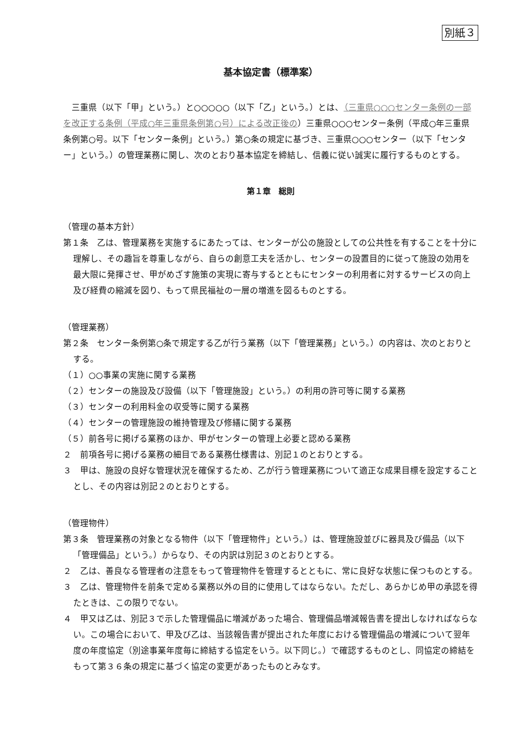別紙３
基本協定書（標準案）
三重県（以下「甲」という。）と○○○○○（以下「乙」という。）とは、（三重県○○○センター条例の一部を改正する条例（平成○年三重県条例第○号）による改正後の）三重県○○○センター条例（平成○年三重県条例第○号。以下「センター条例」という。）第○条の規定に基づき、三重県○○○センター（以下「センター」という。）の管理業務に関し、次のとおり基本協定を締結し、信義に従い誠実に履行するものとする。
第１章　総則
（管理の基本方針）
第１条　乙は、管理業務を実施するにあたっては、センターが公の施設としての公共性を有することを十分に理解し、その趣旨を尊重しながら、自らの創意工夫を活かし、センターの設置目的に従って施設の効用を最大限に発揮させ、甲がめざす施策の実現に寄与するとともにセンターの利用者に対するサービスの向上及び経費の縮減を図り、もって県民福祉の一層の増進を図るものとする。
（管理業務）
第２条　センター条例第○条で規定する乙が行う業務（以下「管理業務」という。）の内容は、次のとおりとする。
（１）○○事業の実施に関する業務
（２）センターの施設及び設備（以下「管理施設」という。）の利用の許可等に関する業務
（３）センターの利用料金の収受等に関する業務
（４）センターの管理施設の維持管理及び修繕に関する業務
（５）前各号に掲げる業務のほか、甲がセンターの管理上必要と認める業務
２　前項各号に掲げる業務の細目である業務仕様書は、別記１のとおりとする。
３　甲は、施設の良好な管理状況を確保するため、乙が行う管理業務について適正な成果目標を設定することとし、その内容は別記２のとおりとする。
（管理物件）
第３条　管理業務の対象となる物件（以下「管理物件」という。）は、管理施設並びに器具及び備品（以下「管理備品」という。）からなり、その内訳は別記３のとおりとする。
２　乙は、善良なる管理者の注意をもって管理物件を管理するとともに、常に良好な状態に保つものとする。
３　乙は、管理物件を前条で定める業務以外の目的に使用してはならない。ただし、あらかじめ甲の承認を得たときは、この限りでない。
４　甲又は乙は、別記３で示した管理備品に増減があった場合、管理備品増減報告書を提出しなければならない。この場合において、甲及び乙は、当該報告書が提出された年度における管理備品の増減について翌年度の年度協定（別途事業年度毎に締結する協定をいう。以下同じ。）で確認するものとし、同協定の締結をもって第３６条の規定に基づく協定の変更があったものとみなす。